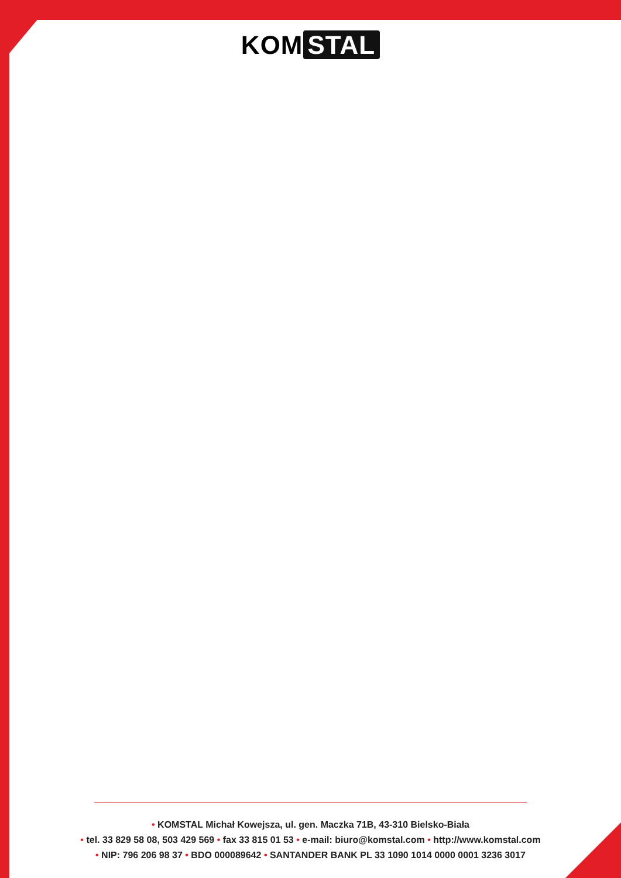KOM STAL
• KOMSTAL Michał Kowejsza, ul. gen. Maczka 71B, 43-310 Bielsko-Biała
• tel. 33 829 58 08, 503 429 569 • fax 33 815 01 53 • e-mail: biuro@komstal.com • http://www.komstal.com
• NIP: 796 206 98 37 • BDO 000089642 • SANTANDER BANK PL 33 1090 1014 0000 0001 3236 3017